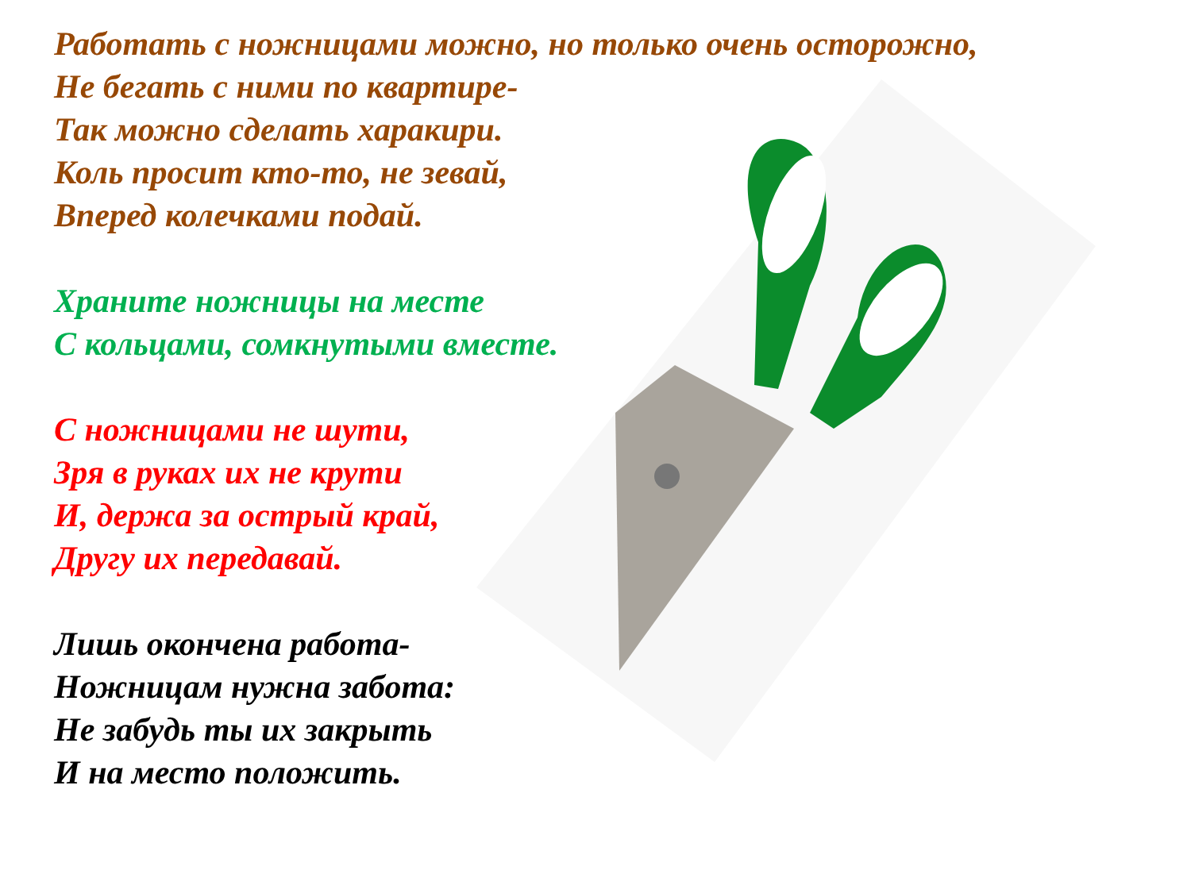Работать с ножницами можно, но только очень осторожно,
Не бегать с ними по квартире-
Так можно сделать харакири.
Коль просит кто-то, не зевай,
Вперед колечками подай.
Храните ножницы на месте
С кольцами, сомкнутыми вместе.
С ножницами не шути,
Зря в руках их не крути
И, держа за острый край,
Другу их передавай.
Лишь окончена работа-
Ножницам нужна забота:
Не забудь ты их закрыть
И на место положить.